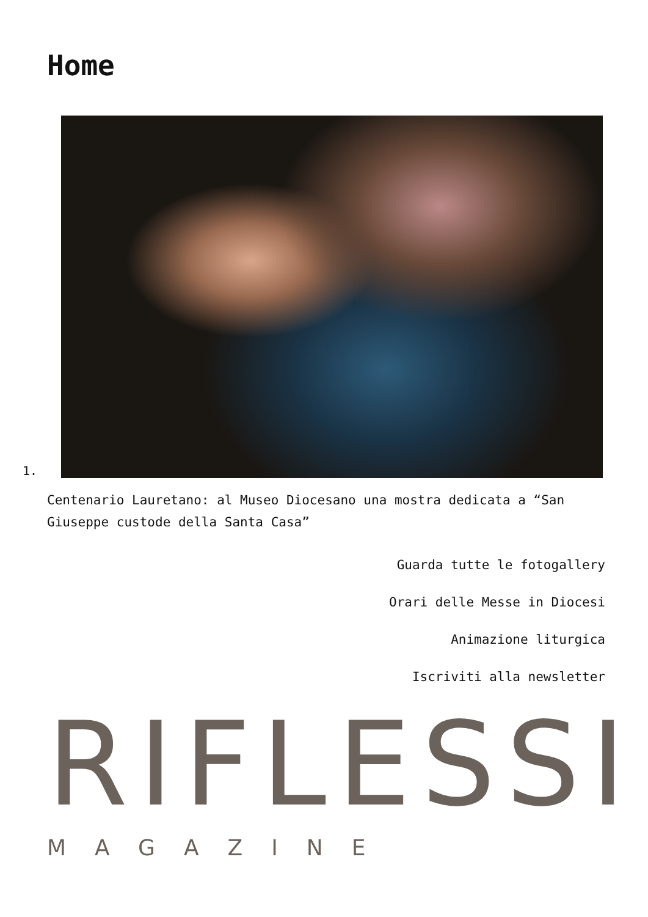Home
1.
Centenario Lauretano: al Museo Diocesano una mostra dedicata a “San Giuseppe custode della Santa Casa”
Guarda tutte le fotogallery
Orari delle Messe in Diocesi
Animazione liturgica
Iscriviti alla newsletter
RIFLESSI
MAGAZINE